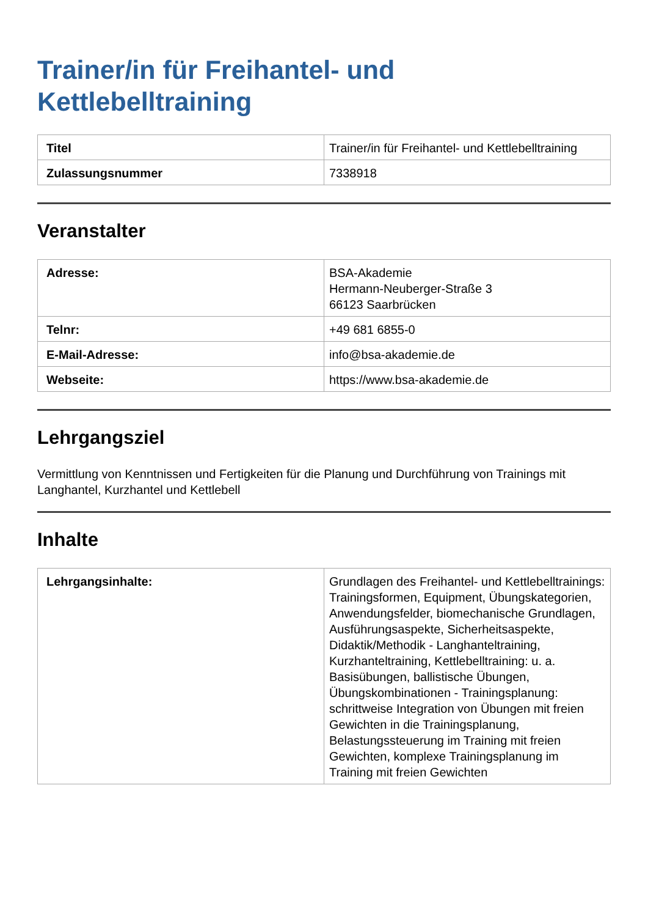Trainer/in für Freihantel- und
Kettlebelltraining
| Titel | Trainer/in für Freihantel- und Kettlebelltraining |
| Zulassungsnummer | 7338918 |
Veranstalter
| Adresse: | BSA-Akademie Hermann-Neuberger-Straße 3 66123 Saarbrücken |
| Telnr: | +49 681 6855-0 |
| E-Mail-Adresse: | info@bsa-akademie.de |
| Webseite: | https://www.bsa-akademie.de |
Lehrgangsziel
Vermittlung von Kenntnissen und Fertigkeiten für die Planung und Durchführung von Trainings mit Langhantel, Kurzhantel und Kettlebell
Inhalte
| Lehrgangsinhalte: | Grundlagen des Freihantel- und Kettlebelltrainings: Trainingsformen, Equipment, Übungskategorien, Anwendungsfelder, biomechanische Grundlagen, Ausführungsaspekte, Sicherheitsaspekte, Didaktik/Methodik - Langhanteltraining, Kurzhanteltraining, Kettlebelltraining: u. a. Basisübungen, ballistische Übungen, Übungskombinationen - Trainingsplanung: schrittweise Integration von Übungen mit freien Gewichten in die Trainingsplanung, Belastungssteuerung im Training mit freien Gewichten, komplexe Trainingsplanung im Training mit freien Gewichten |